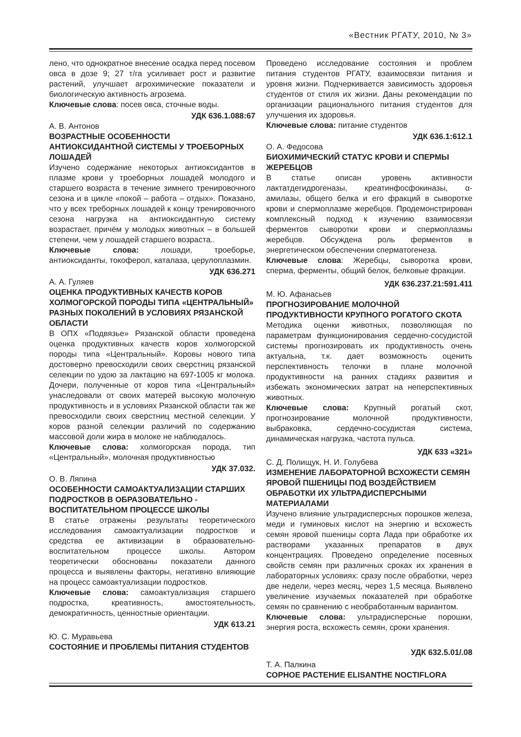«Вестник РГАТУ, 2010, № 3»
лено, что однократное внесение осадка перед посевом овса в дозе 9; 27 т/га усиливает рост и развитие растений, улучшает агрохимические показатели и биологическую активность агрозема.
Ключевые слова: посев овса, сточные воды.
УДК 636.1.088:67
А. В. Антонов
ВОЗРАСТНЫЕ ОСОБЕННОСТИ АНТИОКСИДАНТНОЙ СИСТЕМЫ У ТРОЕБОРНЫХ ЛОШАДЕЙ
Изучено содержание некоторых антиоксидантов в плазме крови у троеборных лошадей молодого и старшего возраста в течение зимнего тренировочного сезона и в цикле «покой – работа – отдых». Показано, что у всех треборных лошадей к концу тренировочного сезона нагрузка на антиоксидантную систему возрастает, причём у молодых животных – в большей степени, чем у лошадей старшего возраста..
Ключевые слова: лошади, троеборье, антиоксиданты, токоферол, каталаза, церулоплазмин.
УДК 636.271
А. А. Гуляев
ОЦЕНКА ПРОДУКТИВНЫХ КАЧЕСТВ КОРОВ ХОЛМОГОРСКОЙ ПОРОДЫ ТИПА «ЦЕНТРАЛЬНЫЙ» РАЗНЫХ ПОКОЛЕНИЙ В УСЛОВИЯХ РЯЗАНСКОЙ ОБЛАСТИ
В ОПХ «Подвязье» Рязанской области проведена оценка продуктивных качеств коров холмогорской породы типа «Центральный». Коровы нового типа достоверно превосходили своих сверстниц рязанской селекции по удою за лактацию на 697-1005 кг молока. Дочери, полученные от коров типа «Центральный» унаследовали от своих матерей высокую молочную продуктивность и в условиях Рязанской области так же превосходили своих сверстниц местной селекции. У коров разной селекции различий по содержанию массовой доли жира в молоке не наблюдалось.
Ключевые слова: холмогорская порода, тип «Центральный», молочная продуктивностью
УДК 37.032.
О. В. Ляпина
ОСОБЕННОСТИ САМОАКТУАЛИЗАЦИИ СТАРШИХ ПОДРОСТКОВ В ОБРАЗОВАТЕЛЬНО - ВОСПИТАТЕЛЬНОМ ПРОЦЕССЕ ШКОЛЫ
В статье отражены результаты теоретического исследования самоактуализации подростков и средства ее активизации в образовательно-воспитательном процессе школы. Автором теоретически обоснованы показатели данного процесса и выявлены факторы, негативно влияющие на процесс самоактуализации подростков.
Ключевые слова: самоактуализация старшего подростка, креативность, амостоятельность, демократичность, ценностные ориентации.
УДК 613.21
Ю. С. Муравьева
СОСТОЯНИЕ И ПРОБЛЕМЫ ПИТАНИЯ СТУДЕНТОВ
Проведено исследование состояния и проблем питания студентов РГАТУ, взаимосвязи питания и уровня жизни. Подчеркивается зависимость здоровья студентов от стиля их жизни. Даны рекомендации по организации рационального питания студентов для улучшения их здоровья.
Ключевые слова: питание студентов
УДК 636.1:612.1
О. А. Федосова
БИОХИМИЧЕСКИЙ СТАТУС КРОВИ И СПЕРМЫ ЖЕРЕБЦОВ
В статье описан уровень активности лактатдегидрогеназы, креатинфосфокиназы, α-амилазы, общего белка и его фракций в сыворотке крови и спермоплазме жеребцов. Продемонстрирован комплексный подход к изучению взаимосвязи ферментов сыворотки крови и спермоплазмы жеребцов. Обсуждена роль ферментов в энергетическом обеспечении сперматогенеза.
Ключевые слова: Жеребцы, сыворотка крови, сперма, ферменты, общий белок, белковые фракции.
УДК 636.237.21:591.411
М. Ю. Афанасьев
ПРОГНОЗИРОВАНИЕ МОЛОЧНОЙ ПРОДУКТИВНОСТИ КРУПНОГО РОГАТОГО СКОТА
Методика оценки животных, позволяющая по параметрам функционирования сердечно-сосудистой системы прогнозировать их продуктивность очень актуальна, т.к. дает возможность оценить перспективность телочки в плане молочной продуктивности на ранних стадиях развития и избежать экономических затрат на неперспективных животных.
Ключевые слова: Крупный рогатый скот, прогнозирование молочной продуктивности, выбраковка, сердечно-сосудистая система, динамическая нагрузка, частота пульса.
УДК 633 «321»
С. Д. Полищук, Н. И. Голубева
ИЗМЕНЕНИЕ ЛАБОРАТОРНОЙ ВСХОЖЕСТИ СЕМЯН ЯРОВОЙ ПШЕНИЦЫ ПОД ВОЗДЕЙСТВИЕМ ОБРАБОТКИ ИХ УЛЬТРАДИСПЕРСНЫМИ МАТЕРИАЛАМИ
Изучено влияние ультрадисперсных порошков железа, меди и гуминовых кислот на энергию и всхожесть семян яровой пшеницы сорта Лада при обработке их растворами указанных препаратов в двух концентрациях. Проведено определение посевных свойств семян при различных сроках их хранения в лабораторных условиях: сразу после обработки, через две недели, через месяц, через 1,5 месяца. Выявлено увеличение изучаемых показателей при обработке семян по сравнению с необработанным вариантом.
Ключевые слова: ультрадисперсные порошки, энергия роста, всхожесть семян, сроки хранения.
УДК 632.5.01/.08
Т. А. Палкина
СОРНОЕ РАСТЕНИЕ ELISANTHE NOCTIFLORA